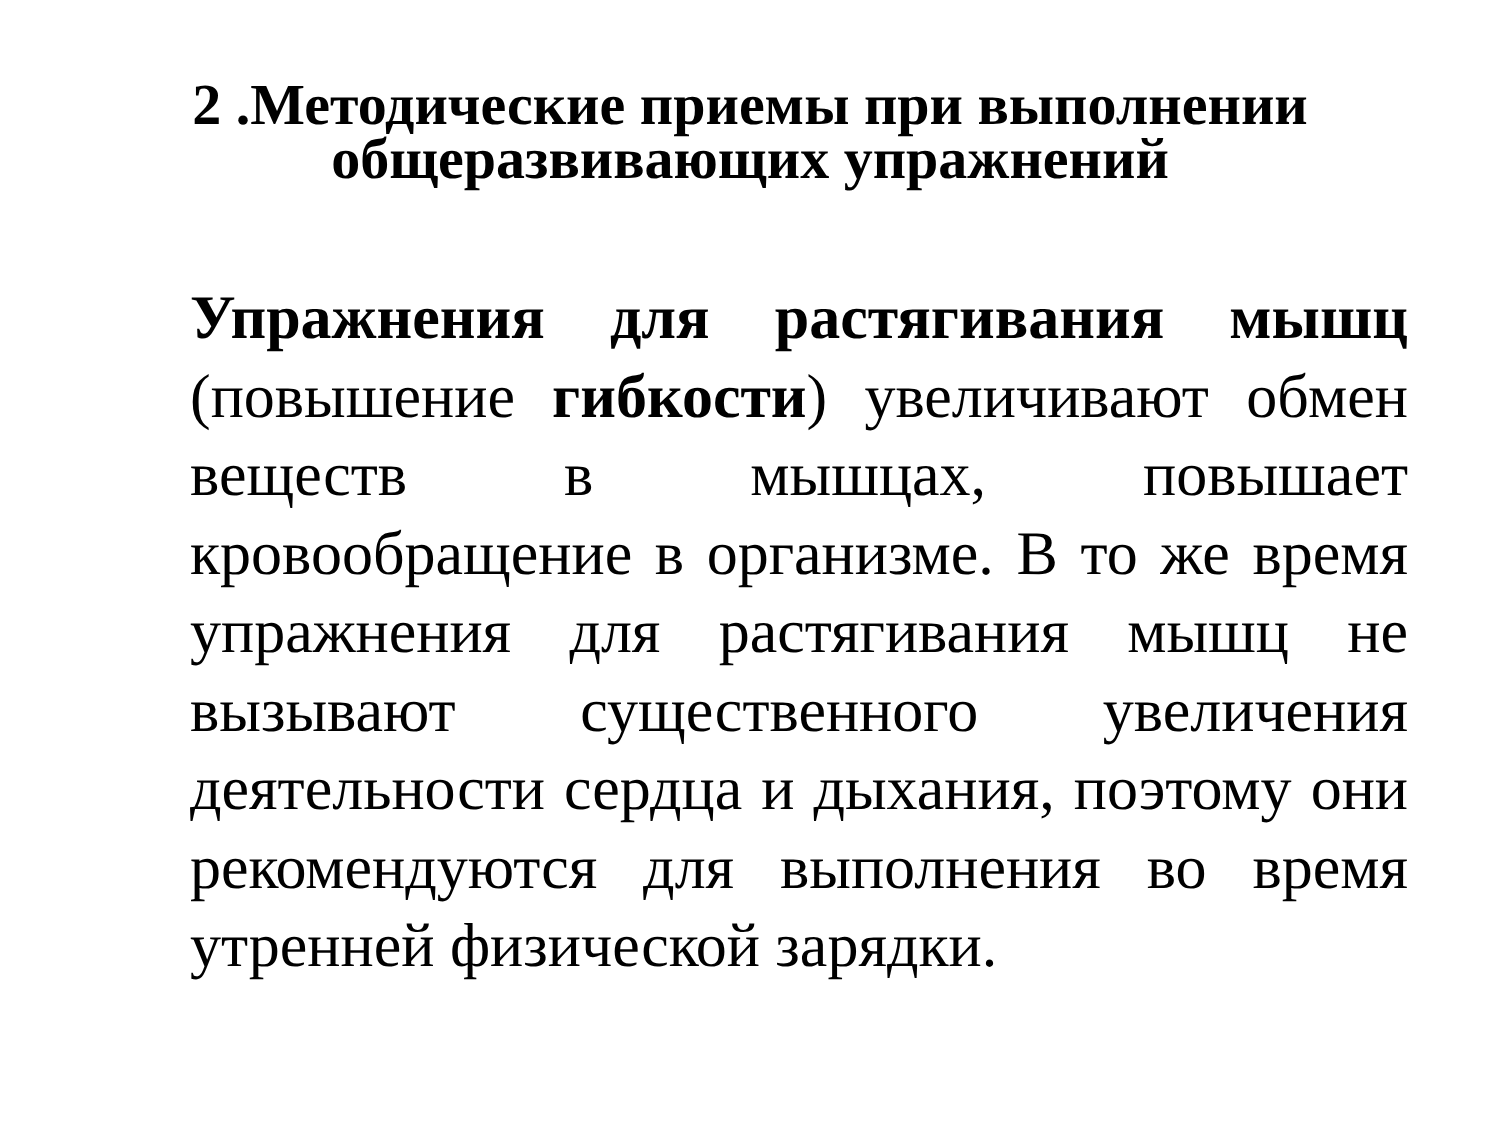2 .Методические приемы при выполнении
общеразвивающих упражнений
Упражнения для растягивания мышц (повышение гибкости) увеличивают обмен веществ в мышцах, повышает кровообращение в организме. В то же время упражнения для растягивания мышц не вызывают существенного увеличения деятельности сердца и дыхания, поэтому они рекомендуются для выполнения во время утренней физической зарядки.